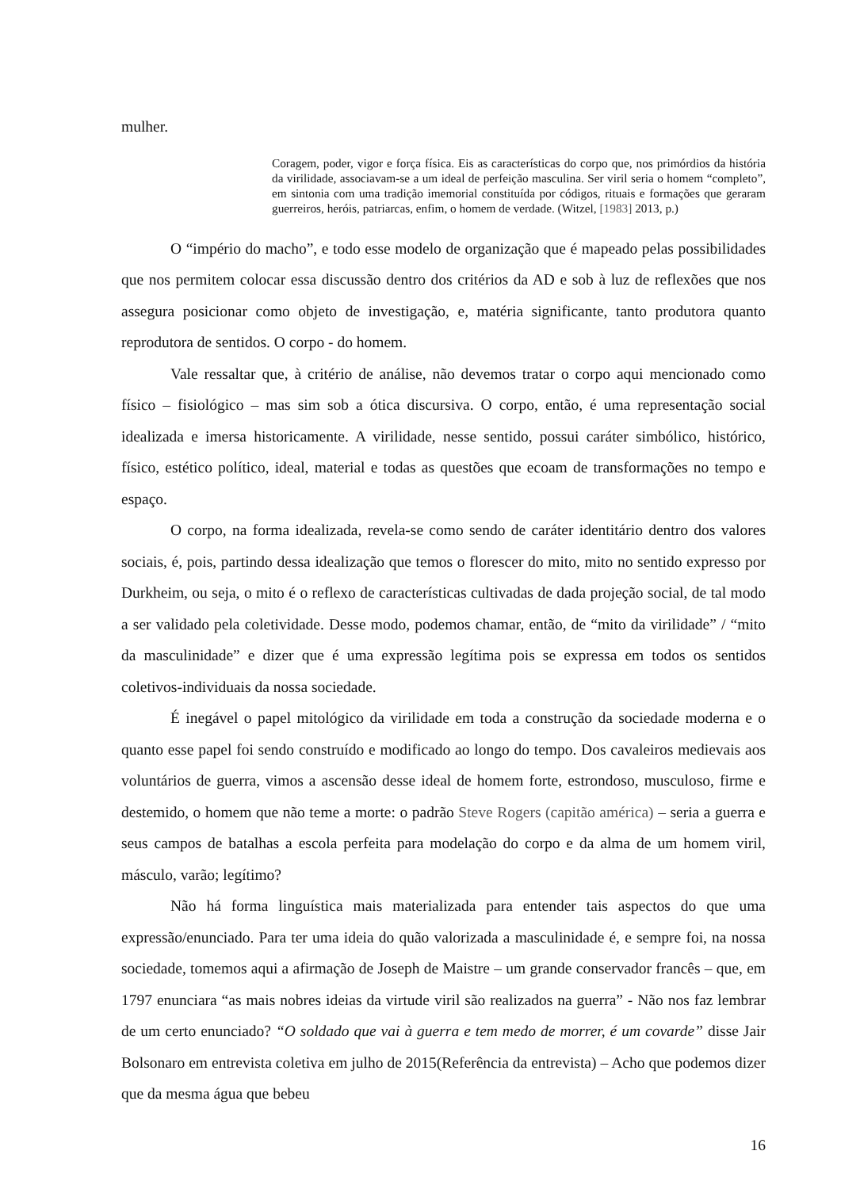mulher.
Coragem, poder, vigor e força física. Eis as características do corpo que, nos primórdios da história da virilidade, associavam-se a um ideal de perfeição masculina. Ser viril seria o homem “completo”, em sintonia com uma tradição imemorial constituída por códigos, rituais e formações que geraram guerreiros, heróis, patriarcas, enfim, o homem de verdade. (Witzel, [1983] 2013, p.)
O “império do macho”, e todo esse modelo de organização que é mapeado pelas possibilidades que nos permitem colocar essa discussão dentro dos critérios da AD e sob à luz de reflexões que nos assegura posicionar como objeto de investigação, e, matéria significante, tanto produtora quanto reprodutora de sentidos. O corpo - do homem.
Vale ressaltar que, à critério de análise, não devemos tratar o corpo aqui mencionado como físico – fisiológico – mas sim sob a ótica discursiva. O corpo, então, é uma representação social idealizada e imersa historicamente. A virilidade, nesse sentido, possui caráter simbólico, histórico, físico, estético político, ideal, material e todas as questões que ecoam de transformações no tempo e espaço.
O corpo, na forma idealizada, revela-se como sendo de caráter identitário dentro dos valores sociais, é, pois, partindo dessa idealização que temos o florescer do mito, mito no sentido expresso por Durkheim, ou seja, o mito é o reflexo de características cultivadas de dada projeção social, de tal modo a ser validado pela coletividade. Desse modo, podemos chamar, então, de “mito da virilidade” / “mito da masculinidade” e dizer que é uma expressão legítima pois se expressa em todos os sentidos coletivos-individuais da nossa sociedade.
É inegável o papel mitológico da virilidade em toda a construção da sociedade moderna e o quanto esse papel foi sendo construído e modificado ao longo do tempo. Dos cavaleiros medievais aos voluntários de guerra, vimos a ascensão desse ideal de homem forte, estrondoso, musculoso, firme e destemido, o homem que não teme a morte: o padrão Steve Rogers (capitão américa) – seria a guerra e seus campos de batalhas a escola perfeita para modelação do corpo e da alma de um homem viril, másculo, varão; legítimo?
Não há forma linguística mais materializada para entender tais aspectos do que uma expressão/enunciado. Para ter uma ideia do quão valorizada a masculinidade é, e sempre foi, na nossa sociedade, tomemos aqui a afirmação de Joseph de Maistre – um grande conservador francês – que, em 1797 enunciara “as mais nobres ideias da virtude viril são realizados na guerra” - Não nos faz lembrar de um certo enunciado? “O soldado que vai à guerra e tem medo de morrer, é um covarde” disse Jair Bolsonaro em entrevista coletiva em julho de 2015(Referência da entrevista) – Acho que podemos dizer que da mesma água que bebeu
16